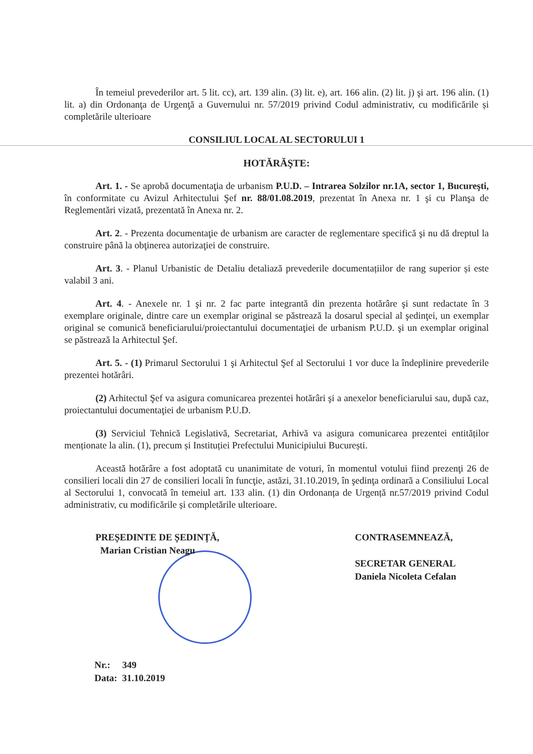În temeiul prevederilor art. 5 lit. cc), art. 139 alin. (3) lit. e), art. 166 alin. (2) lit. j) şi art. 196 alin. (1) lit. a) din Ordonanţa de Urgenţă a Guvernului nr. 57/2019 privind Codul administrativ, cu modificările și completările ulterioare
CONSILIUL LOCAL AL SECTORULUI 1
HOTĂRĂŞTE:
Art. 1. - Se aprobă documentaţia de urbanism P.U.D. – Intrarea Solzilor nr.1A, sector 1, Bucureşti, în conformitate cu Avizul Arhitectului Şef nr. 88/01.08.2019, prezentat în Anexa nr. 1 şi cu Planşa de Reglementări vizată, prezentată în Anexa nr. 2.
Art. 2. - Prezenta documentaţie de urbanism are caracter de reglementare specifică şi nu dă dreptul la construire până la obţinerea autorizaţiei de construire.
Art. 3. - Planul Urbanistic de Detaliu detaliază prevederile documentațiilor de rang superior și este valabil 3 ani.
Art. 4. - Anexele nr. 1 şi nr. 2 fac parte integrantă din prezenta hotărâre şi sunt redactate în 3 exemplare originale, dintre care un exemplar original se păstrează la dosarul special al şedinţei, un exemplar original se comunică beneficiarului/proiectantului documentaţiei de urbanism P.U.D. şi un exemplar original se păstrează la Arhitectul Şef.
Art. 5. - (1) Primarul Sectorului 1 şi Arhitectul Şef al Sectorului 1 vor duce la îndeplinire prevederile prezentei hotărâri.
(2) Arhitectul Şef va asigura comunicarea prezentei hotărâri şi a anexelor beneficiarului sau, după caz, proiectantului documentaţiei de urbanism P.U.D.
(3) Serviciul Tehnică Legislativă, Secretariat, Arhivă va asigura comunicarea prezentei entităților menționate la alin. (1), precum și Instituției Prefectului Municipiului București.
Această hotărâre a fost adoptată cu unanimitate de voturi, în momentul votului fiind prezenţi 26 de consilieri locali din 27 de consilieri locali în funcţie, astăzi, 31.10.2019, în şedinţa ordinară a Consiliului Local al Sectorului 1, convocată în temeiul art. 133 alin. (1) din Ordonanța de Urgență nr.57/2019 privind Codul administrativ, cu modificările și completările ulterioare.
PREȘEDINTE DE ȘEDINȚĂ,
Marian Cristian Neagu
CONTRASEMNEAZĂ,
SECRETAR GENERAL
Daniela Nicoleta Cefalan
Nr.: 349
Data: 31.10.2019